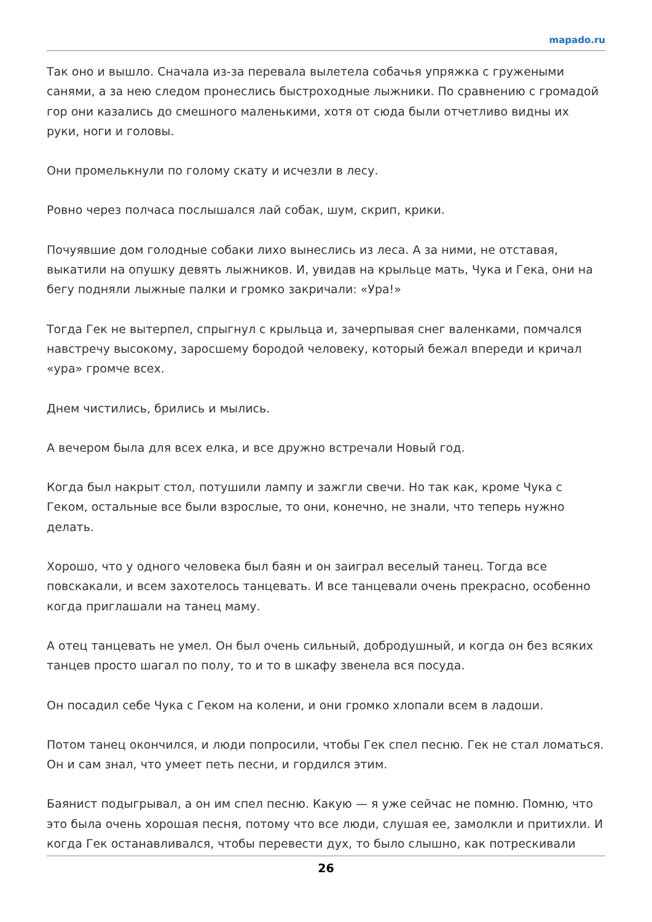mapado.ru
Так оно и вышло. Сначала из-за перевала вылетела собачья упряжка с гружеными санями, а за нею следом пронеслись быстроходные лыжники. По сравнению с громадой гор они казались до смешного маленькими, хотя от сюда были отчетливо видны их руки, ноги и головы.
Они промелькнули по голому скату и исчезли в лесу.
Ровно через полчаса послышался лай собак, шум, скрип, крики.
Почуявшие дом голодные собаки лихо вынеслись из леса. А за ними, не отставая, выкатили на опушку девять лыжников. И, увидав на крыльце мать, Чука и Гека, они на бегу подняли лыжные палки и громко закричали: «Ура!»
Тогда Гек не вытерпел, спрыгнул с крыльца и, зачерпывая снег валенками, помчался навстречу высокому, заросшему бородой человеку, который бежал впереди и кричал «ура» громче всех.
Днем чистились, брились и мылись.
А вечером была для всех елка, и все дружно встречали Новый год.
Когда был накрыт стол, потушили лампу и зажгли свечи. Но так как, кроме Чука с Геком, остальные все были взрослые, то они, конечно, не знали, что теперь нужно делать.
Хорошо, что у одного человека был баян и он заиграл веселый танец. Тогда все повскакали, и всем захотелось танцевать. И все танцевали очень прекрасно, особенно когда приглашали на танец маму.
А отец танцевать не умел. Он был очень сильный, добродушный, и когда он без всяких танцев просто шагал по полу, то и то в шкафу звенела вся посуда.
Он посадил себе Чука с Геком на колени, и они громко хлопали всем в ладоши.
Потом танец окончился, и люди попросили, чтобы Гек спел песню. Гек не стал ломаться. Он и сам знал, что умеет петь песни, и гордился этим.
Баянист подыгрывал, а он им спел песню. Какую — я уже сейчас не помню. Помню, что это была очень хорошая песня, потому что все люди, слушая ее, замолкли и притихли. И когда Гек останавливался, чтобы перевести дух, то было слышно, как потрескивали
26